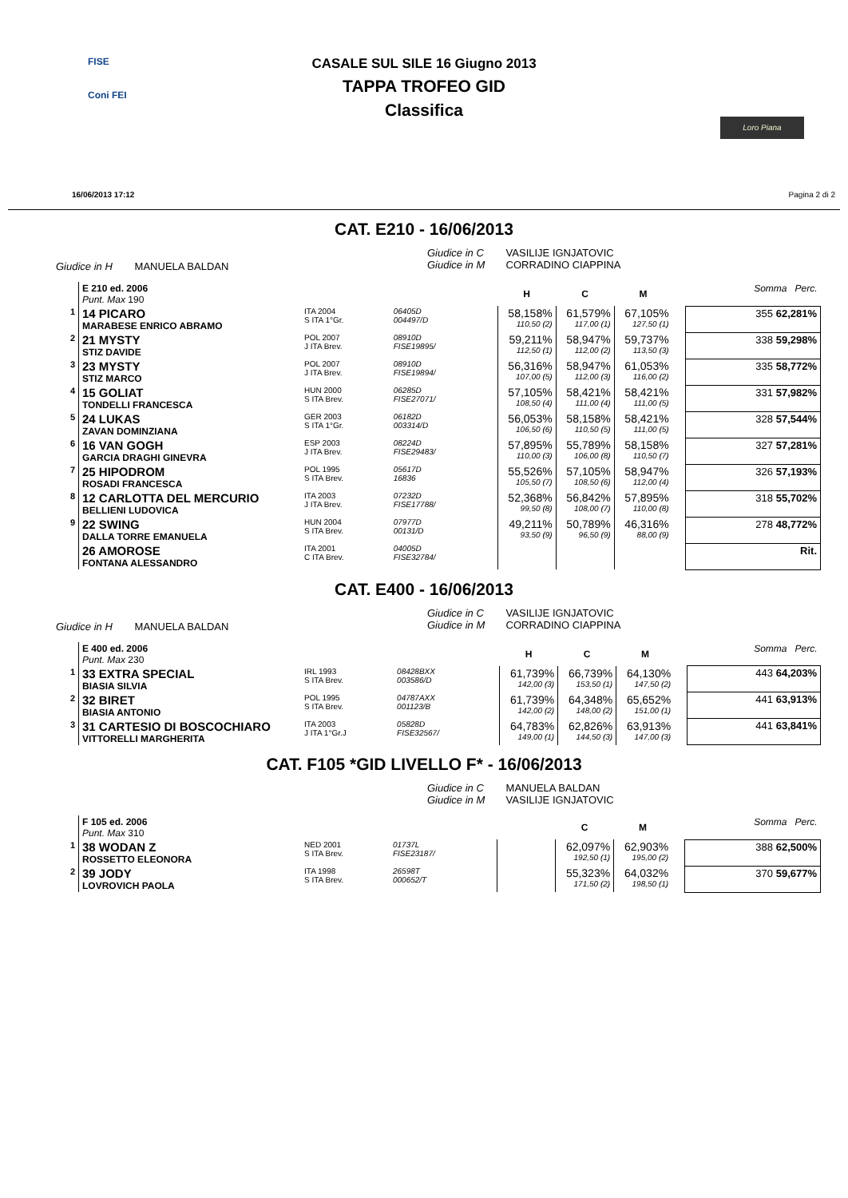FISE
Coni FEI
CASALE SUL SILE 16 Giugno 2013
TAPPA TROFEO GID
Classifica
Loro Piana
16/06/2013 17:12 Pagina 2 di 2
CAT. E210 - 16/06/2013
Giudice in H MANUELA BALDAN
Giudice in C VASILIJE IGNJATOVIC
Giudice in M CORRADINO CIAPPINA
| | E 210 ed. 2006 Punt. Max 190 | | | | H | C | M | | Somma Perc. |
| 1 | 14 PICARO MARABESE ENRICO ABRAMO | ITA 2004 S ITA 1°Gr. | 06405D 004497/D | | 58,158% 110,50 (2) | 61,579% 117,00 (1) | 67,105% 127,50 (1) | | 355 62,281% |
| 2 | 21 MYSTY STIZ DAVIDE | POL 2007 J ITA Brev. | 08910D FISE19895/ | | 59,211% 112,50 (1) | 58,947% 112,00 (2) | 59,737% 113,50 (3) | | 338 59,298% |
| 3 | 23 MYSTY STIZ MARCO | POL 2007 J ITA Brev. | 08910D FISE19894/ | | 56,316% 107,00 (5) | 58,947% 112,00 (3) | 61,053% 116,00 (2) | | 335 58,772% |
| 4 | 15 GOLIAT TONDELLI FRANCESCA | HUN 2000 S ITA Brev. | 06285D FISE27071/ | | 57,105% 108,50 (4) | 58,421% 111,00 (4) | 58,421% 111,00 (5) | | 331 57,982% |
| 5 | 24 LUKAS ZAVAN DOMINZIANA | GER 2003 S ITA 1°Gr. | 06182D 003314/D | | 56,053% 106,50 (6) | 58,158% 110,50 (5) | 58,421% 111,00 (5) | | 328 57,544% |
| 6 | 16 VAN GOGH GARCIA DRAGHI GINEVRA | ESP 2003 J ITA Brev. | 08224D FISE29483/ | | 57,895% 110,00 (3) | 55,789% 106,00 (8) | 58,158% 110,50 (7) | | 327 57,281% |
| 7 | 25 HIPODROM ROSADI FRANCESCA | POL 1995 S ITA Brev. | 05617D 16836 | | 55,526% 105,50 (7) | 57,105% 108,50 (6) | 58,947% 112,00 (4) | | 326 57,193% |
| 8 | 12 CARLOTTA DEL MERCURIO BELLIENI LUDOVICA | ITA 2003 J ITA Brev. | 07232D FISE17788/ | | 52,368% 99,50 (8) | 56,842% 108,00 (7) | 57,895% 110,00 (8) | | 318 55,702% |
| 9 | 22 SWING DALLA TORRE EMANUELA | HUN 2004 S ITA Brev. | 07977D 00131/D | | 49,211% 93,50 (9) | 50,789% 96,50 (9) | 46,316% 88,00 (9) | | 278 48,772% |
| | 26 AMOROSE FONTANA ALESSANDRO | ITA 2001 C ITA Brev. | 04005D FISE32784/ | | | | | | Rit. |
CAT. E400 - 16/06/2013
Giudice in H MANUELA BALDAN
Giudice in C VASILIJE IGNJATOVIC
Giudice in M CORRADINO CIAPPINA
| | E 400 ed. 2006 Punt. Max 230 | | | | H | C | M | | Somma Perc. |
| 1 | 33 EXTRA SPECIAL BIASIA SILVIA | IRL 1993 S ITA Brev. | 08428BXX 003586/D | | 61,739% 142,00 (3) | 66,739% 153,50 (1) | 64,130% 147,50 (2) | | 443 64,203% |
| 2 | 32 BIRET BIASIA ANTONIO | POL 1995 S ITA Brev. | 04787AXX 001123/B | | 61,739% 142,00 (2) | 64,348% 148,00 (2) | 65,652% 151,00 (1) | | 441 63,913% |
| 3 | 31 CARTESIO DI BOSCOCHIARO VITTORELLI MARGHERITA | ITA 2003 J ITA 1°Gr.J | 05828D FISE32567/ | | 64,783% 149,00 (1) | 62,826% 144,50 (3) | 63,913% 147,00 (3) | | 441 63,841% |
CAT. F105 *GID LIVELLO F* - 16/06/2013
Giudice in C MANUELA BALDAN
Giudice in M VASILIJE IGNJATOVIC
| | F 105 ed. 2006 Punt. Max 310 | | | | | C | M | | Somma Perc. |
| 1 | 38 WODAN Z ROSSETTO ELEONORA | NED 2001 S ITA Brev. | 01737L FISE23187/ | | | 62,097% 192,50 (1) | 62,903% 195,00 (2) | | 388 62,500% |
| 2 | 39 JODY LOVROVICH PAOLA | ITA 1998 S ITA Brev. | 26598T 000652/T | | | 55,323% 171,50 (2) | 64,032% 198,50 (1) | | 370 59,677% |